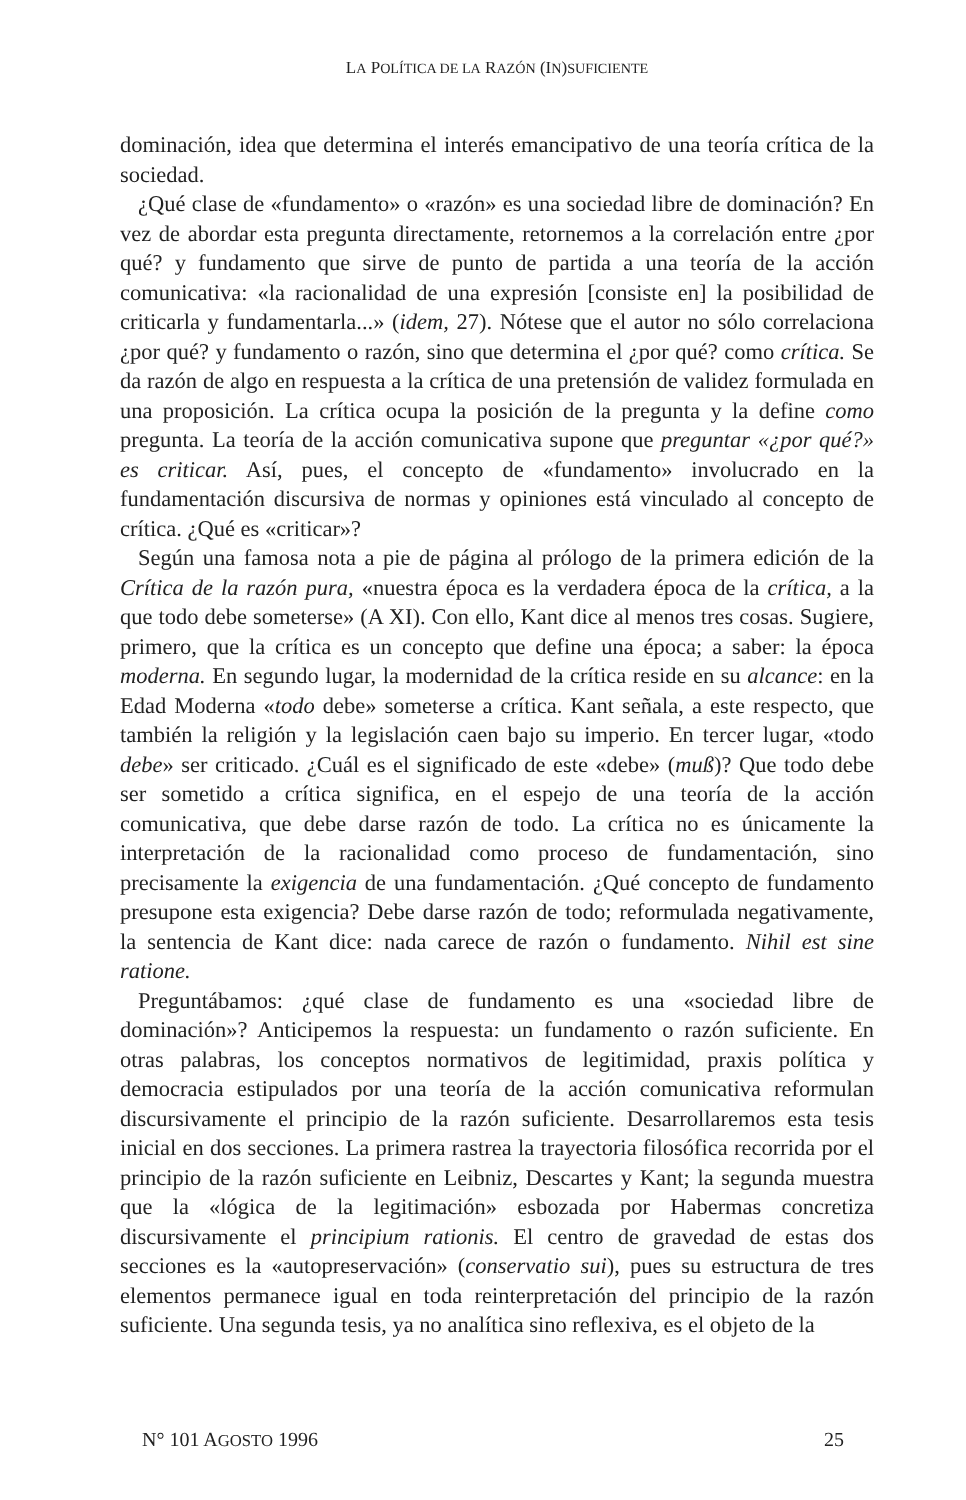LA POLÍTICA DE LA RAZÓN (IN)SUFICIENTE
dominación, idea que determina el interés emancipativo de una teoría crítica de la sociedad.
¿Qué clase de «fundamento» o «razón» es una sociedad libre de dominación? En vez de abordar esta pregunta directamente, retornemos a la correlación entre ¿por qué? y fundamento que sirve de punto de partida a una teoría de la acción comunicativa: «la racionalidad de una expresión [consiste en] la posibilidad de criticarla y fundamentarla...» (idem, 27). Nótese que el autor no sólo correlaciona ¿por qué? y fundamento o razón, sino que determina el ¿por qué? como crítica. Se da razón de algo en respuesta a la crítica de una pretensión de validez formulada en una proposición. La crítica ocupa la posición de la pregunta y la define como pregunta. La teoría de la acción comunicativa supone que preguntar «¿por qué?» es criticar. Así, pues, el concepto de «fundamento» involucrado en la fundamentación discursiva de normas y opiniones está vinculado al concepto de crítica. ¿Qué es «criticar»?
Según una famosa nota a pie de página al prólogo de la primera edición de la Crítica de la razón pura, «nuestra época es la verdadera época de la crítica, a la que todo debe someterse» (A XI). Con ello, Kant dice al menos tres cosas. Sugiere, primero, que la crítica es un concepto que define una época; a saber: la época moderna. En segundo lugar, la modernidad de la crítica reside en su alcance: en la Edad Moderna «todo debe» someterse a crítica. Kant señala, a este respecto, que también la religión y la legislación caen bajo su imperio. En tercer lugar, «todo debe» ser criticado. ¿Cuál es el significado de este «debe» (muß)? Que todo debe ser sometido a crítica significa, en el espejo de una teoría de la acción comunicativa, que debe darse razón de todo. La crítica no es únicamente la interpretación de la racionalidad como proceso de fundamentación, sino precisamente la exigencia de una fundamentación. ¿Qué concepto de fundamento presupone esta exigencia? Debe darse razón de todo; reformulada negativamente, la sentencia de Kant dice: nada carece de razón o fundamento. Nihil est sine ratione.
Preguntábamos: ¿qué clase de fundamento es una «sociedad libre de dominación»? Anticipemos la respuesta: un fundamento o razón suficiente. En otras palabras, los conceptos normativos de legitimidad, praxis política y democracia estipulados por una teoría de la acción comunicativa reformulan discursivamente el principio de la razón suficiente. Desarrollaremos esta tesis inicial en dos secciones. La primera rastrea la trayectoria filosófica recorrida por el principio de la razón suficiente en Leibniz, Descartes y Kant; la segunda muestra que la «lógica de la legitimación» esbozada por Habermas concretiza discursivamente el principium rationis. El centro de gravedad de estas dos secciones es la «autopreservación» (conservatio sui), pues su estructura de tres elementos permanece igual en toda reinterpretación del principio de la razón suficiente. Una segunda tesis, ya no analítica sino reflexiva, es el objeto de la
N° 101 AGOSTO 1996 25